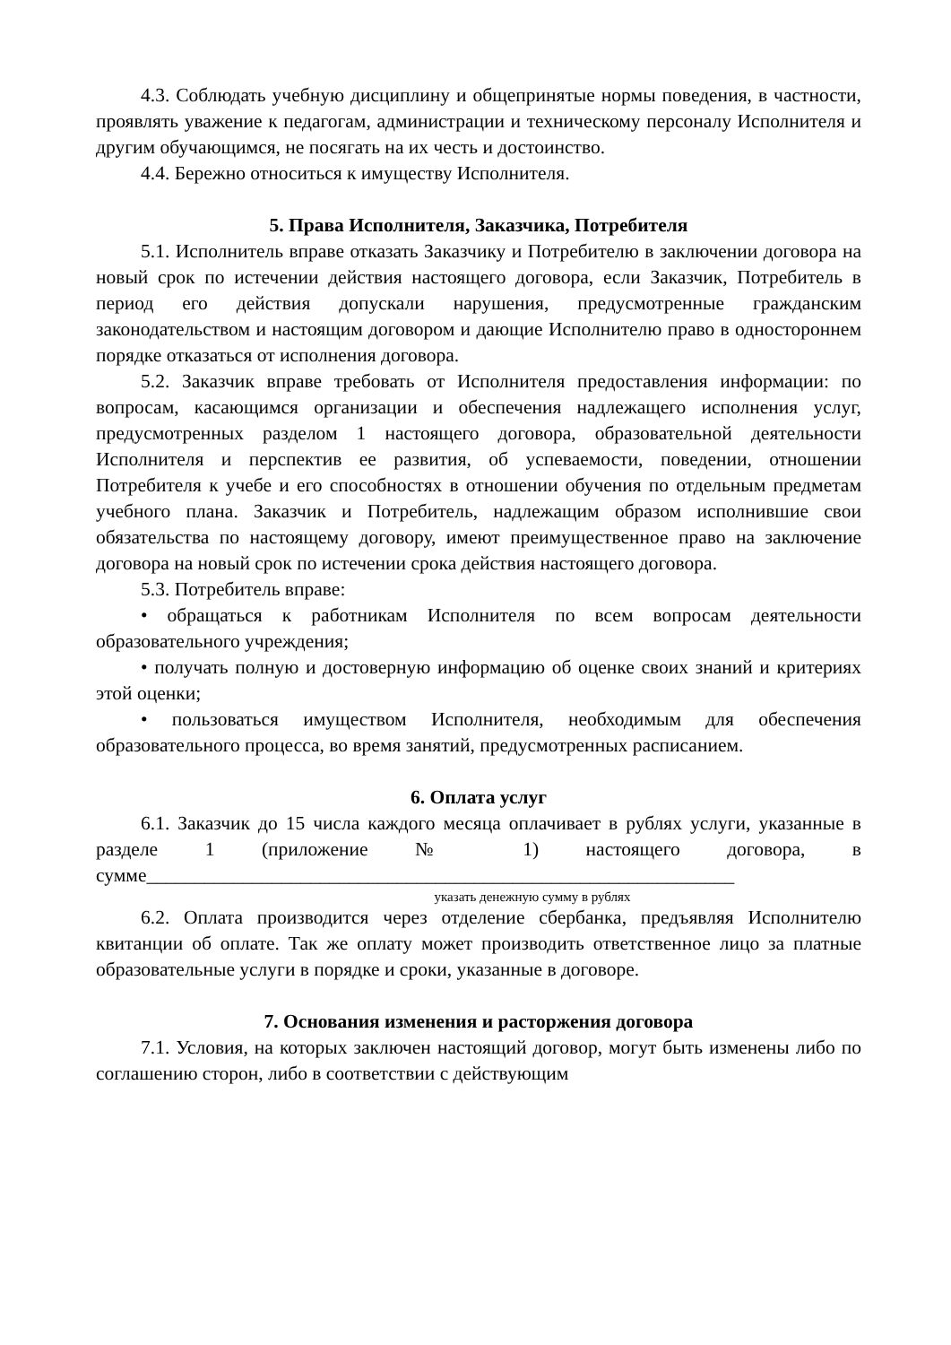4.3. Соблюдать учебную дисциплину и общепринятые нормы поведения, в частности, проявлять уважение к педагогам, администрации и техническому персоналу Исполнителя и другим обучающимся, не посягать на их честь и достоинство.
4.4. Бережно относиться к имуществу Исполнителя.
5. Права Исполнителя, Заказчика, Потребителя
5.1. Исполнитель вправе отказать Заказчику и Потребителю в заключении договора на новый срок по истечении действия настоящего договора, если Заказчик, Потребитель в период его действия допускали нарушения, предусмотренные гражданским законодательством и настоящим договором и дающие Исполнителю право в одностороннем порядке отказаться от исполнения договора.
5.2. Заказчик вправе требовать от Исполнителя предоставления информации: по вопросам, касающимся организации и обеспечения надлежащего исполнения услуг, предусмотренных разделом 1 настоящего договора, образовательной деятельности Исполнителя и перспектив ее развития, об успеваемости, поведении, отношении Потребителя к учебе и его способностях в отношении обучения по отдельным предметам учебного плана. Заказчик и Потребитель, надлежащим образом исполнившие свои обязательства по настоящему договору, имеют преимущественное право на заключение договора на новый срок по истечении срока действия настоящего договора.
5.3. Потребитель вправе:
• обращаться к работникам Исполнителя по всем вопросам деятельности образовательного учреждения;
• получать полную и достоверную информацию об оценке своих знаний и критериях этой оценки;
• пользоваться имуществом Исполнителя, необходимым для обеспечения образовательного процесса, во время занятий, предусмотренных расписанием.
6. Оплата услуг
6.1. Заказчик до 15 числа каждого месяца оплачивает в рублях услуги, указанные в разделе 1 (приложение № 1) настоящего договора, в сумме_____________________________________________________________
указать денежную сумму в рублях
6.2. Оплата производится через отделение сбербанка, предъявляя Исполнителю квитанции об оплате. Так же оплату может производить ответственное лицо за платные образовательные услуги в порядке и сроки, указанные в договоре.
7. Основания изменения и расторжения договора
7.1. Условия, на которых заключен настоящий договор, могут быть изменены либо по соглашению сторон, либо в соответствии с действующим